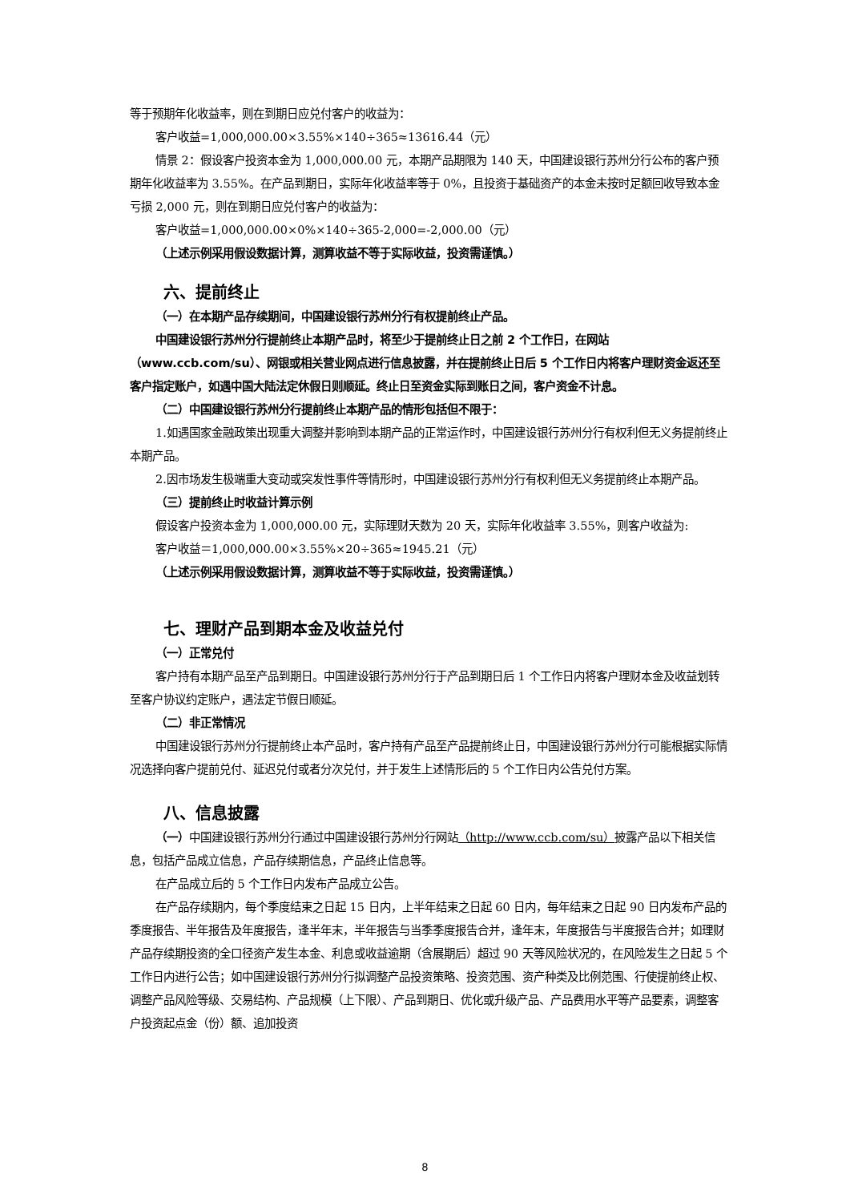等于预期年化收益率，则在到期日应兑付客户的收益为：
客户收益=1,000,000.00×3.55%×140÷365≈13616.44（元）
情景 2：假设客户投资本金为 1,000,000.00 元，本期产品期限为 140 天，中国建设银行苏州分行公布的客户预期年化收益率为 3.55%。在产品到期日，实际年化收益率等于 0%，且投资于基础资产的本金未按时足额回收导致本金亏损 2,000 元，则在到期日应兑付客户的收益为：
客户收益=1,000,000.00×0%×140÷365-2,000=-2,000.00（元）
（上述示例采用假设数据计算，测算收益不等于实际收益，投资需谨慎。）
六、提前终止
（一）在本期产品存续期间，中国建设银行苏州分行有权提前终止产品。
中国建设银行苏州分行提前终止本期产品时，将至少于提前终止日之前 2 个工作日，在网站（www.ccb.com/su）、网银或相关营业网点进行信息披露，并在提前终止日后 5 个工作日内将客户理财资金返还至客户指定账户，如遇中国大陆法定休假日则顺延。终止日至资金实际到账日之间，客户资金不计息。
（二）中国建设银行苏州分行提前终止本期产品的情形包括但不限于：
1.如遇国家金融政策出现重大调整并影响到本期产品的正常运作时，中国建设银行苏州分行有权利但无义务提前终止本期产品。
2.因市场发生极端重大变动或突发性事件等情形时，中国建设银行苏州分行有权利但无义务提前终止本期产品。
（三）提前终止时收益计算示例
假设客户投资本金为 1,000,000.00 元，实际理财天数为 20 天，实际年化收益率 3.55%，则客户收益为:
客户收益＝1,000,000.00×3.55%×20÷365≈1945.21（元）
（上述示例采用假设数据计算，测算收益不等于实际收益，投资需谨慎。）
七、理财产品到期本金及收益兑付
（一）正常兑付
客户持有本期产品至产品到期日。中国建设银行苏州分行于产品到期日后 1 个工作日内将客户理财本金及收益划转至客户协议约定账户，遇法定节假日顺延。
（二）非正常情况
中国建设银行苏州分行提前终止本产品时，客户持有产品至产品提前终止日，中国建设银行苏州分行可能根据实际情况选择向客户提前兑付、延迟兑付或者分次兑付，并于发生上述情形后的 5 个工作日内公告兑付方案。
八、信息披露
（一）中国建设银行苏州分行通过中国建设银行苏州分行网站（http://www.ccb.com/su）披露产品以下相关信息，包括产品成立信息，产品存续期信息，产品终止信息等。
在产品成立后的 5 个工作日内发布产品成立公告。
在产品存续期内，每个季度结束之日起 15 日内，上半年结束之日起 60 日内，每年结束之日起 90 日内发布产品的季度报告、半年报告及年度报告，逢半年末，半年报告与当季季度报告合并，逢年末，年度报告与半度报告合并；如理财产品存续期投资的全口径资产发生本金、利息或收益逾期（含展期后）超过 90 天等风险状况的，在风险发生之日起 5 个工作日内进行公告；如中国建设银行苏州分行拟调整产品投资策略、投资范围、资产种类及比例范围、行使提前终止权、调整产品风险等级、交易结构、产品规模（上下限）、产品到期日、优化或升级产品、产品费用水平等产品要素，调整客户投资起点金（份）额、追加投资
8